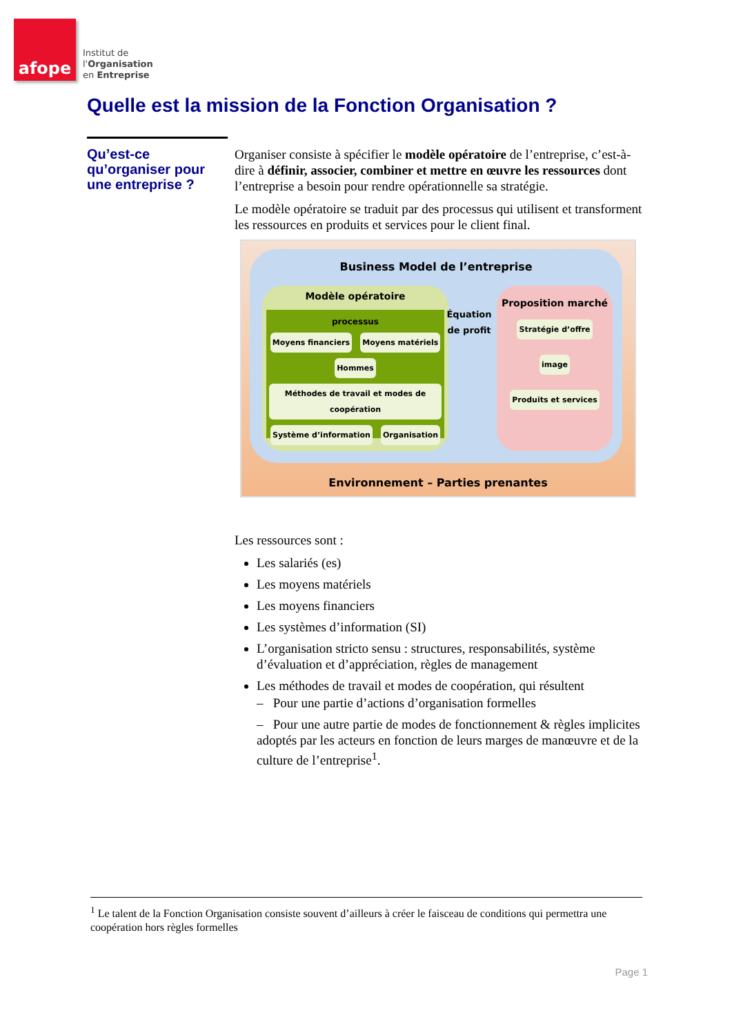afope
Institut de
l'Organisation
en Entreprise
Quelle est la mission de la Fonction Organisation ?
Qu’est-ce qu’organiser pour une entreprise ?
Organiser consiste à spécifier le modèle opératoire de l’entreprise, c’est-à-dire à définir, associer, combiner et mettre en œuvre les ressources dont l’entreprise a besoin pour rendre opérationnelle sa stratégie.
Le modèle opératoire se traduit par des processus qui utilisent et transforment les ressources en produits et services pour le client final.
Business Model de l’entreprise
Modèle opératoire
processus
Moyens financiers Moyens matériels Hommes
Méthodes de travail et modes de coopération
Système d’information Organisation
Équation de profit
Proposition marché
Stratégie d’offre
image
Produits et services
Environnement – Parties prenantes
Les ressources sont :
Les salariés (es)
Les moyens matériels
Les moyens financiers
Les systèmes d’information (SI)
L’organisation stricto sensu : structures, responsabilités, système d’évaluation et d’appréciation, règles de management
Les méthodes de travail et modes de coopération, qui résultent
– Pour une partie d’actions d’organisation formelles
– Pour une autre partie de modes de fonctionnement & règles implicites adoptés par les acteurs en fonction de leurs marges de manœuvre et de la culture de l’entreprise<sup>1</sup>.
<sup>1</sup> Le talent de la Fonction Organisation consiste souvent d’ailleurs à créer le faisceau de conditions qui permettra une coopération hors règles formelles
Page 1